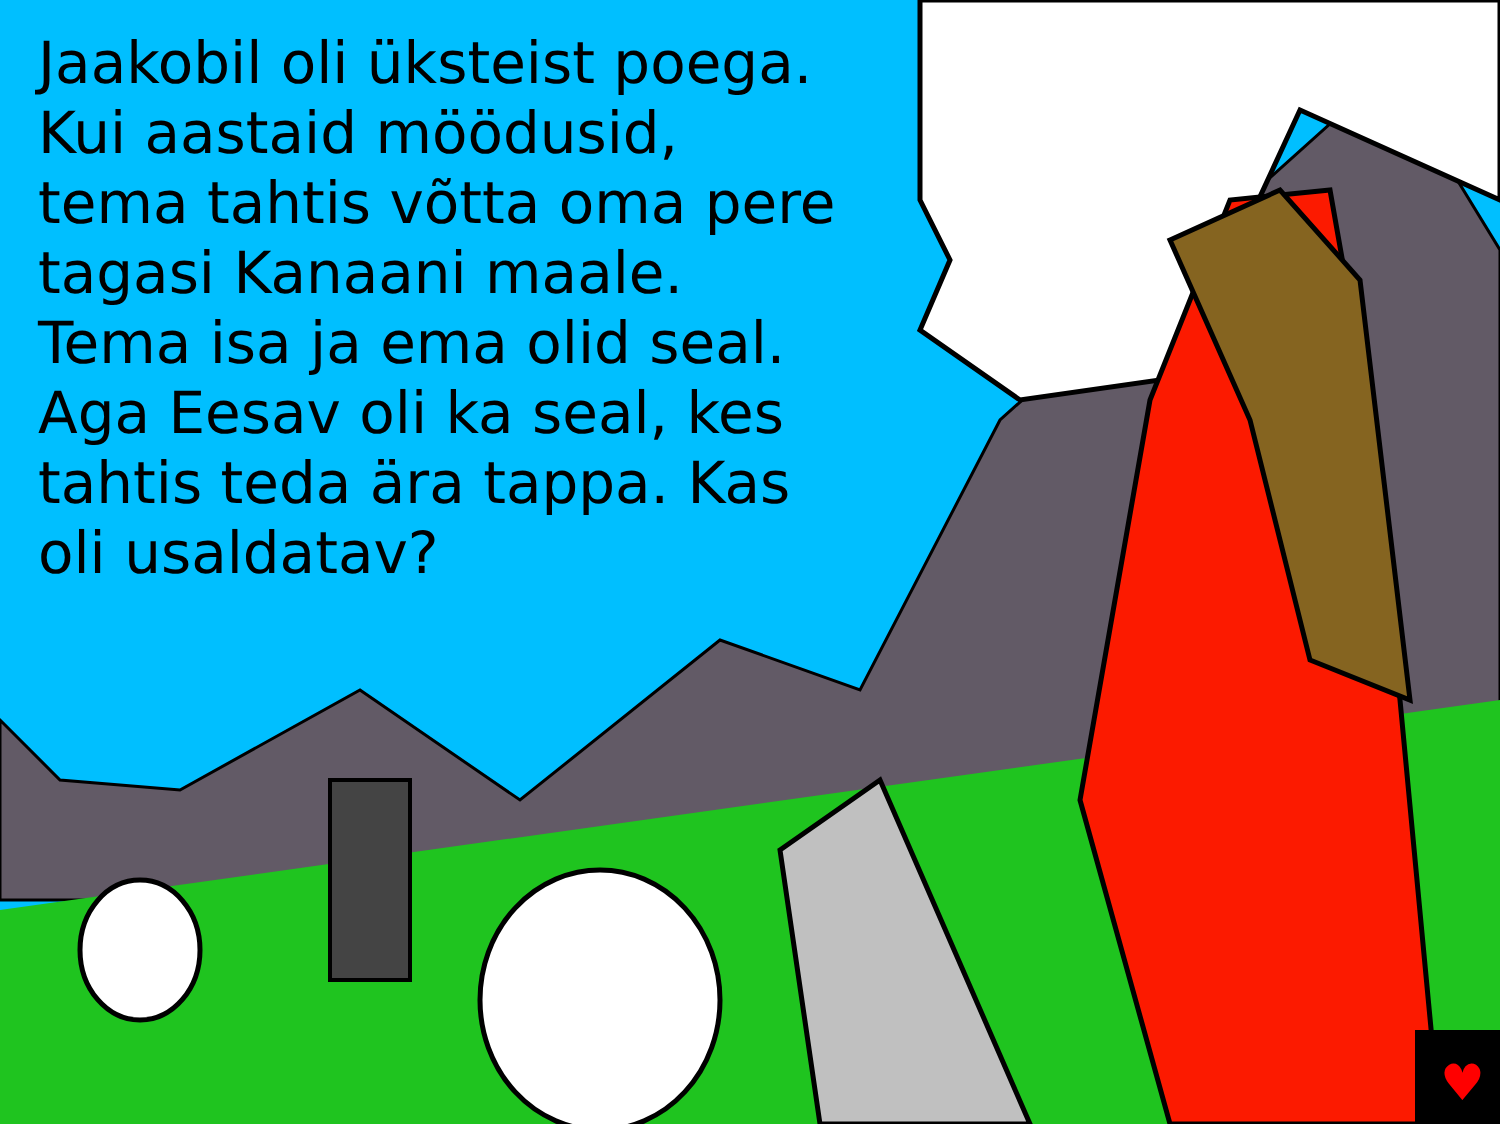♥
Jaakobil oli üksteist poega. Kui aastaid möödusid, tema tahtis võtta oma pere tagasi Kanaani maale. Tema isa ja ema olid seal. Aga Eesav oli ka seal, kes tahtis teda ära tappa. Kas oli usaldatav?